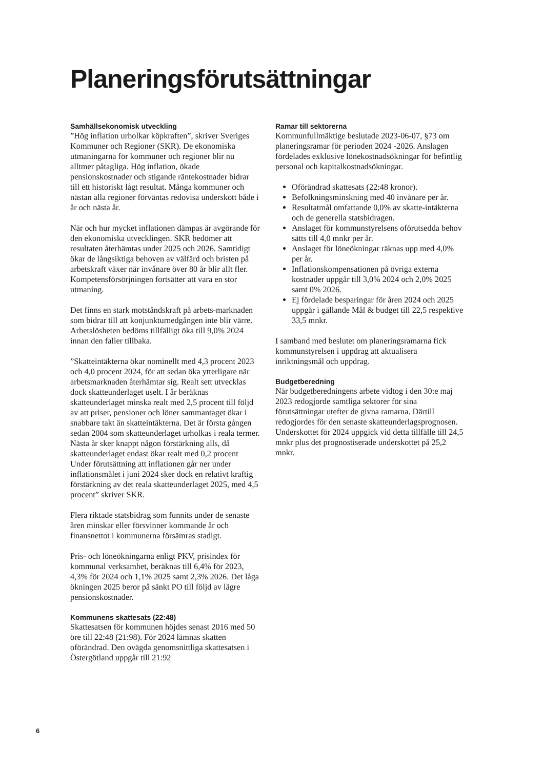Planeringsförutsättningar
Samhällsekonomisk utveckling
”Hög inflation urholkar köpkraften”, skriver Sveriges Kommuner och Regioner (SKR). De ekonomiska utmaningarna för kommuner och regioner blir nu alltmer påtagliga. Hög inflation, ökade pensionskostnader och stigande räntekostnader bidrar till ett historiskt lågt resultat. Många kommuner och nästan alla regioner förväntas redovisa underskott både i år och nästa år.
När och hur mycket inflationen dämpas är avgörande för den ekonomiska utvecklingen. SKR bedömer att resultaten återhämtas under 2025 och 2026. Samtidigt ökar de långsiktiga behoven av välfärd och bristen på arbetskraft växer när invånare över 80 år blir allt fler. Kompetensförsörjningen fortsätter att vara en stor utmaning.
Det finns en stark motståndskraft på arbets-marknaden som bidrar till att konjunkturnedgången inte blir värre. Arbetslösheten bedöms tillfälligt öka till 9,0% 2024 innan den faller tillbaka.
”Skatteintäkterna ökar nominellt med 4,3 procent 2023 och 4,0 procent 2024, för att sedan öka ytterligare när arbetsmarknaden återhämtar sig. Realt sett utvecklas dock skatteunderlaget uselt. I år beräknas skatteunderlaget minska realt med 2,5 procent till följd av att priser, pensioner och löner sammantaget ökar i snabbare takt än skatteintäkterna. Det är första gången sedan 2004 som skatteunderlaget urholkas i reala termer. Nästa år sker knappt någon förstärkning alls, då skatteunderlaget endast ökar realt med 0,2 procent Under förutsättning att inflationen går ner under inflationsmålet i juni 2024 sker dock en relativt kraftig förstärkning av det reala skatteunderlaget 2025, med 4,5 procent” skriver SKR.
Flera riktade statsbidrag som funnits under de senaste åren minskar eller försvinner kommande år och finansnettot i kommunerna försämras stadigt.
Pris- och löneökningarna enligt PKV, prisindex för kommunal verksamhet, beräknas till 6,4% för 2023, 4,3% för 2024 och 1,1% 2025 samt 2,3% 2026. Det låga ökningen 2025 beror på sänkt PO till följd av lägre pensionskostnader.
Kommunens skattesats (22:48)
Skattesatsen för kommunen höjdes senast 2016 med 50 öre till 22:48 (21:98). För 2024 lämnas skatten oförändrad. Den ovägda genomsnittliga skattesatsen i Östergötland uppgår till 21:92
Ramar till sektorerna
Kommunfullmäktige beslutade 2023-06-07, §73 om planeringsramar för perioden 2024 -2026. Anslagen fördelades exklusive lönekostnadsökningar för befintlig personal och kapitalkostnadsökningar.
Oförändrad skattesats (22:48 kronor).
Befolkningsminskning med 40 invånare per år.
Resultatmål omfattande 0,0% av skatte-intäkterna och de generella statsbidragen.
Anslaget för kommunstyrelsens oförutsedda behov sätts till 4,0 mnkr per år.
Anslaget för löneökningar räknas upp med 4,0% per år.
Inflationskompensationen på övriga externa kostnader uppgår till 3,0% 2024 och 2,0% 2025 samt 0% 2026.
Ej fördelade besparingar för åren 2024 och 2025 uppgår i gällande Mål & budget till 22,5 respektive 33,5 mnkr.
I samband med beslutet om planeringsramarna fick kommunstyrelsen i uppdrag att aktualisera inriktningsmål och uppdrag.
Budgetberedning
När budgetberedningens arbete vidtog i den 30:e maj 2023 redogjorde samtliga sektorer för sina förutsättningar utefter de givna ramarna. Därtill redogjordes för den senaste skatteunderlagsprognosen. Underskottet för 2024 uppgick vid detta tillfälle till 24,5 mnkr plus det prognostiserade underskottet på 25,2 mnkr.
6